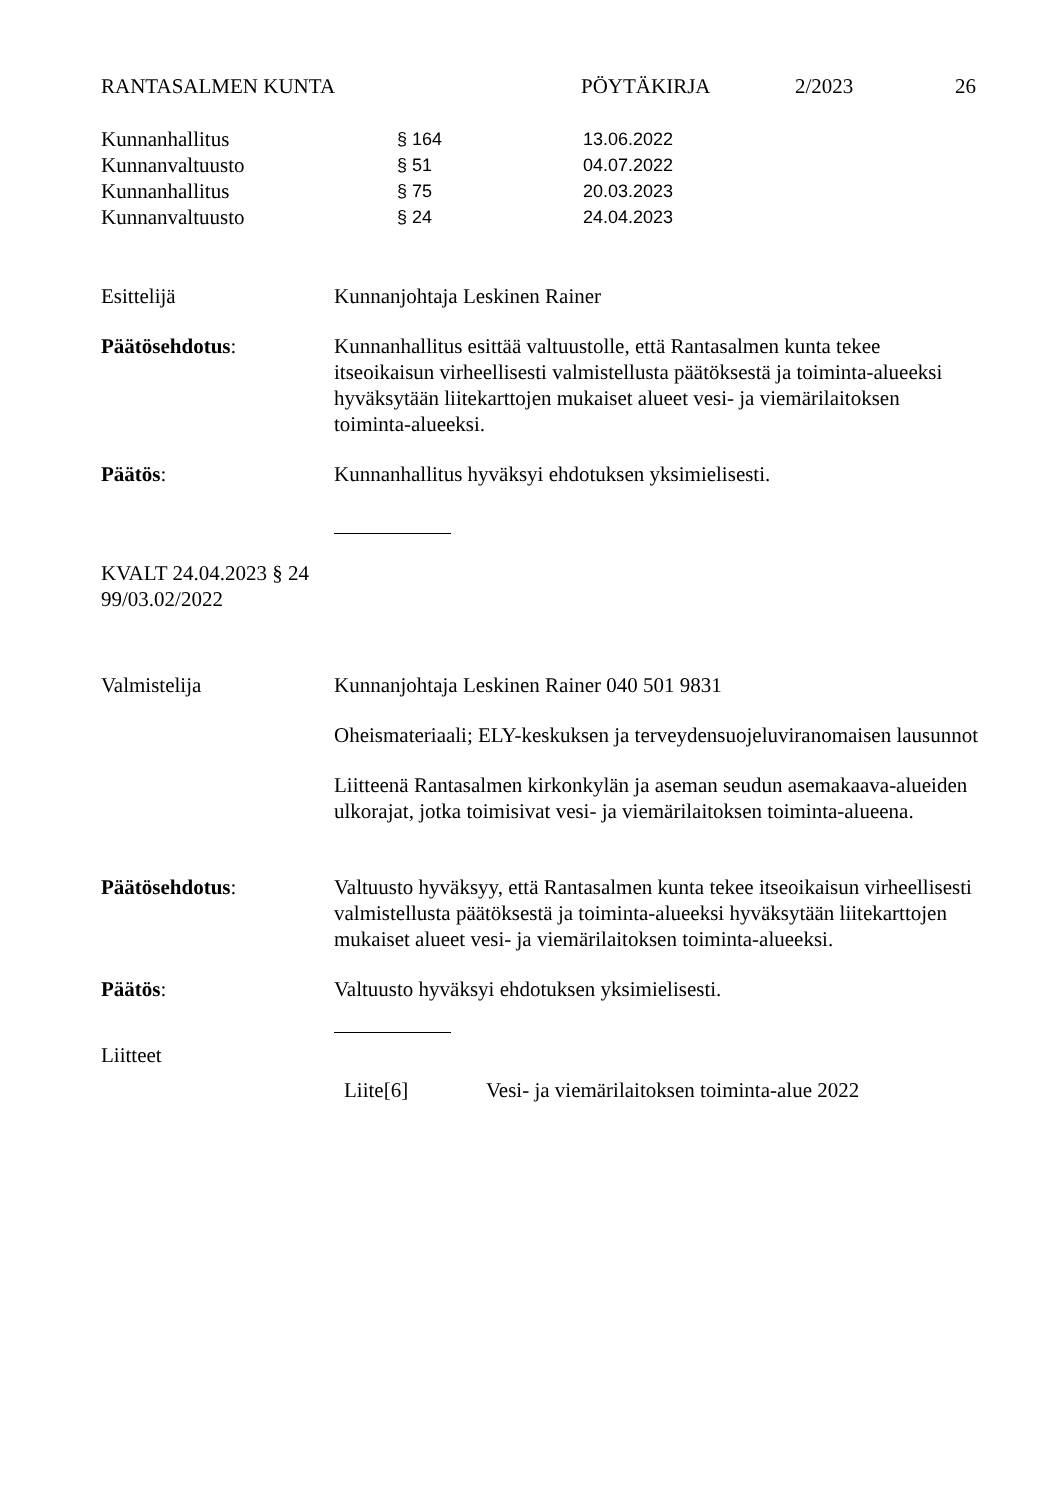RANTASALMEN KUNTA PÖYTÄKIRJA 2/2023 26
| Kunnanhallitus | § 164 | 13.06.2022 |
| Kunnanvaltuusto | § 51 | 04.07.2022 |
| Kunnanhallitus | § 75 | 20.03.2023 |
| Kunnanvaltuusto | § 24 | 24.04.2023 |
Esittelijä Kunnanjohtaja Leskinen Rainer
Päätösehdotus: Kunnanhallitus esittää valtuustolle, että Rantasalmen kunta tekee itseoikaisun virheellisesti valmistellusta päätöksestä ja toiminta-alueeksi hyväksytään liitekarttojen mukaiset alueet vesi- ja viemärilaitoksen toiminta-alueeksi.
Päätös: Kunnanhallitus hyväksyi ehdotuksen yksimielisesti.
KVALT 24.04.2023 § 24
99/03.02/2022
Valmistelija Kunnanjohtaja Leskinen Rainer 040 501 9831
Oheismateriaali; ELY-keskuksen ja terveydensuojeluviranomaisen lausunnot
Liitteenä Rantasalmen kirkonkylän ja aseman seudun asemakaava-alueiden ulkorajat, jotka toimisivat vesi- ja viemärilaitoksen toiminta-alueena.
Päätösehdotus: Valtuusto hyväksyy, että Rantasalmen kunta tekee itseoikaisun virheellisesti valmistellusta päätöksestä ja toiminta-alueeksi hyväksytään liitekarttojen mukaiset alueet vesi- ja viemärilaitoksen toiminta-alueeksi.
Päätös: Valtuusto hyväksyi ehdotuksen yksimielisesti.
Liitteet
Liite[6] Vesi- ja viemärilaitoksen toiminta-alue 2022